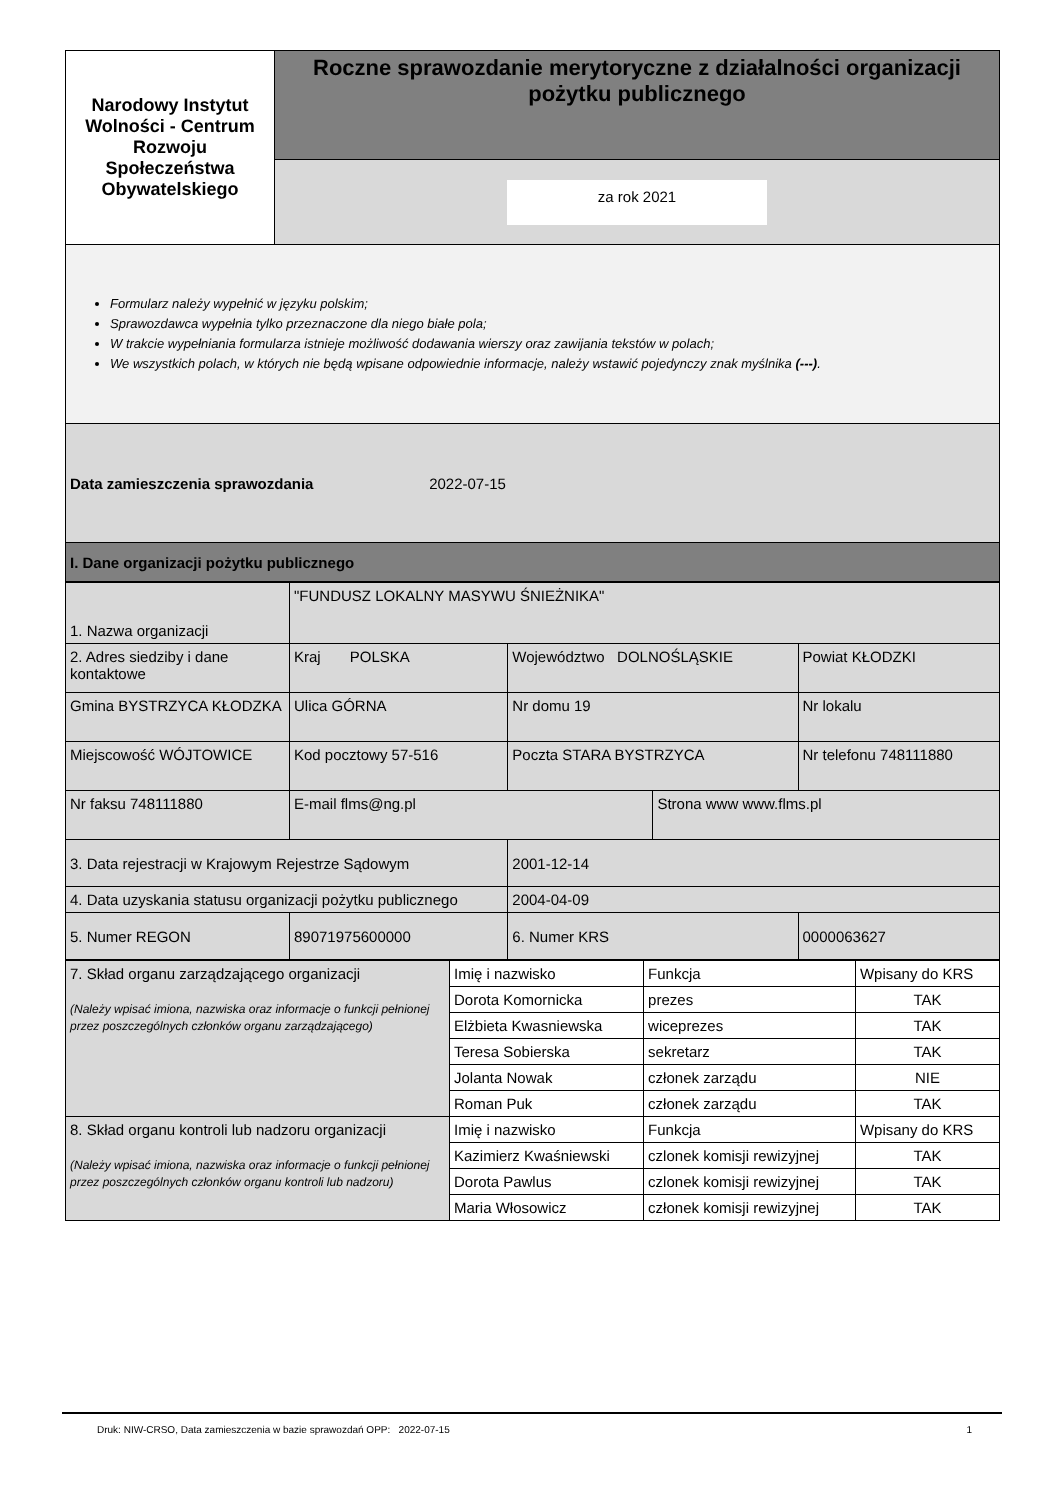| Narodowy Instytut Wolności - Centrum Rozwoju Społeczeństwa Obywatelskiego | Roczne sprawozdanie merytoryczne z działalności organizacji pożytku publicznego |
| | za rok 2021 |
| Formularz należy wypełnić w języku polskim; Sprawozdawca wypełnia tylko przeznaczone dla niego białe pola; W trakcie wypełniania formularza istnieje możliwość dodawania wierszy oraz zawijania tekstów w polach; We wszystkich polach, w których nie będą wpisane odpowiednie informacje, należy wstawić pojedynczy znak myślnika (---) . | |
| Data zamieszczenia sprawozdania 2022-07-15 | |
| I. Dane organizacji pożytku publicznego | |
| 1. Nazwa organizacji | "FUNDUSZ LOKALNY MASYWU ŚNIEŻNIKA" | | | |
| 2. Adres siedziby i dane kontaktowe | Kraj POLSKA | Województwo DOLNOŚLĄSKIE | | Powiat KŁODZKI |
| Gmina BYSTRZYCA KŁODZKA | Ulica GÓRNA | Nr domu 19 | | Nr lokalu |
| Miejscowość WÓJTOWICE | Kod pocztowy 57-516 | Poczta STARA BYSTRZYCA | | Nr telefonu 748111880 |
| Nr faksu 748111880 | E-mail flms@ng.pl | | Strona www www.flms.pl | |
| 3. Data rejestracji w Krajowym Rejestrze Sądowym | | 2001-12-14 | | |
| 4. Data uzyskania statusu organizacji pożytku publicznego | | 2004-04-09 | | |
| 5. Numer REGON | 89071975600000 | 6. Numer KRS | | 0000063627 |
| 7. Skład organu zarządzającego organizacji (Należy wpisać imiona, nazwiska oraz informacje o funkcji pełnionej przez poszczególnych członków organu zarządzającego) | Imię i nazwisko | Funkcja | Wpisany do KRS |
| | Dorota Komornicka | prezes | TAK |
| | Elżbieta Kwasniewska | wiceprezes | TAK |
| | Teresa Sobierska | sekretarz | TAK |
| | Jolanta Nowak | członek zarządu | NIE |
| | Roman Puk | członek zarządu | TAK |
| 8. Skład organu kontroli lub nadzoru organizacji (Należy wpisać imiona, nazwiska oraz informacje o funkcji pełnionej przez poszczególnych członków organu kontroli lub nadzoru) | Imię i nazwisko | Funkcja | Wpisany do KRS |
| | Kazimierz Kwaśniewski | czlonek komisji rewizyjnej | TAK |
| | Dorota Pawlus | czlonek komisji rewizyjnej | TAK |
| | Maria Włosowicz | członek komisji rewizyjnej | TAK |
Druk: NIW-CRSO, Data zamieszczenia w bazie sprawozdań OPP: 2022-07-15 1